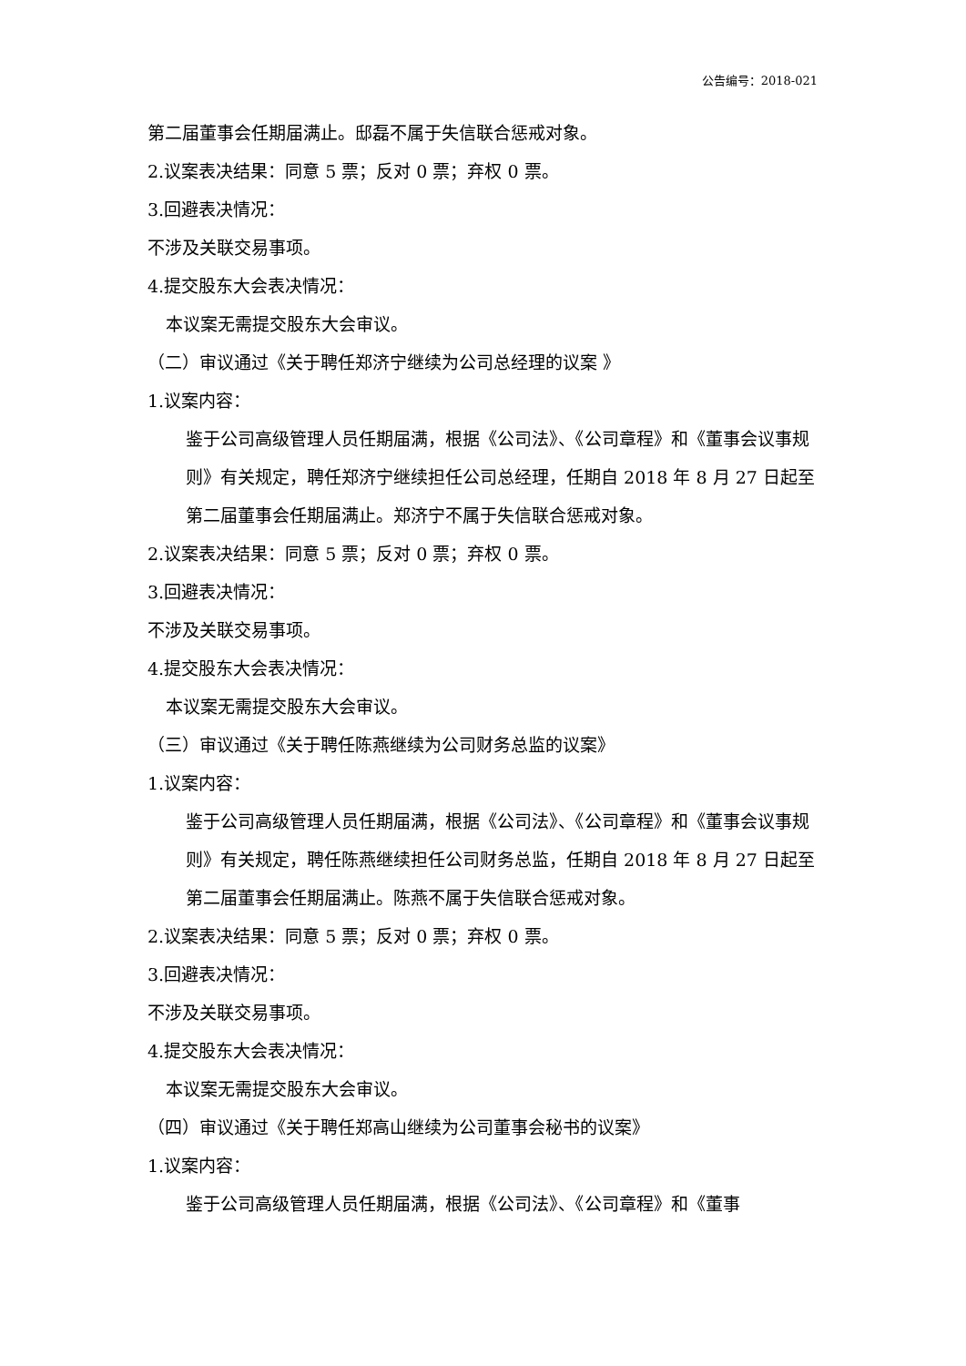公告编号：2018-021
第二届董事会任期届满止。邸磊不属于失信联合惩戒对象。
2.议案表决结果：同意 5 票；反对 0 票；弃权 0 票。
3.回避表决情况：
不涉及关联交易事项。
4.提交股东大会表决情况：
本议案无需提交股东大会审议。
（二）审议通过《关于聘任郑济宁继续为公司总经理的议案 》
1.议案内容：
鉴于公司高级管理人员任期届满，根据《公司法》、《公司章程》和《董事会议事规则》有关规定，聘任郑济宁继续担任公司总经理，任期自 2018 年 8 月 27 日起至第二届董事会任期届满止。郑济宁不属于失信联合惩戒对象。
2.议案表决结果：同意 5 票；反对 0 票；弃权 0 票。
3.回避表决情况：
不涉及关联交易事项。
4.提交股东大会表决情况：
本议案无需提交股东大会审议。
（三）审议通过《关于聘任陈燕继续为公司财务总监的议案》
1.议案内容：
鉴于公司高级管理人员任期届满，根据《公司法》、《公司章程》和《董事会议事规则》有关规定，聘任陈燕继续担任公司财务总监，任期自 2018 年 8 月 27 日起至第二届董事会任期届满止。陈燕不属于失信联合惩戒对象。
2.议案表决结果：同意 5 票；反对 0 票；弃权 0 票。
3.回避表决情况：
不涉及关联交易事项。
4.提交股东大会表决情况：
本议案无需提交股东大会审议。
（四）审议通过《关于聘任郑高山继续为公司董事会秘书的议案》
1.议案内容：
鉴于公司高级管理人员任期届满，根据《公司法》、《公司章程》和《董事